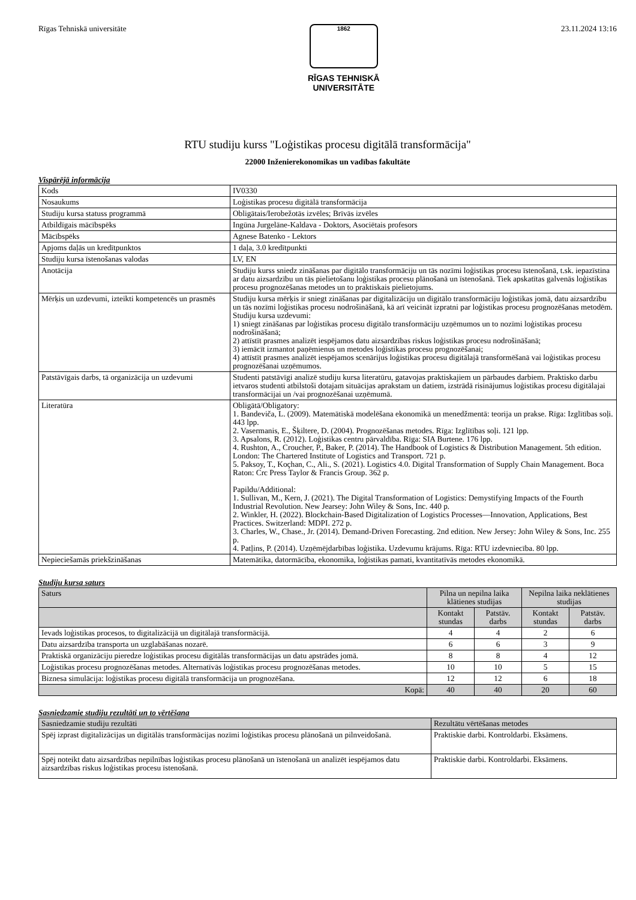Rīgas Tehniskā universitāte
1862
RĪGAS TEHNISKĀ
UNIVERSITĀTE
23.11.2024 13:16
RTU studiju kurss "Loģistikas procesu digitālā transformācija"
22000 Inženierekonomikas un vadības fakultāte
Vispārējā informācija
| Kods | IV0330 |
| Nosaukums | Loģistikas procesu digitālā transformācija |
| Studiju kursa statuss programmā | Obligātais/Ierobežotās izvēles; Brīvās izvēles |
| Atbildīgais mācībspēks | Ingūna Jurgelāne-Kaldava - Doktors, Asociētais profesors |
| Mācībspēks | Agnese Batenko - Lektors |
| Apjoms daļās un kredītpunktos | 1 daļa, 3.0 kredītpunkti |
| Studiju kursa īstenošanas valodas | LV, EN |
| Anotācija | Studiju kurss sniedz zināšanas par digitālo transformāciju un tās nozīmi loģistikas procesu īstenošanā, t.sk. iepazīstina ar datu aizsardzību un tās pielietošanu loģistikas procesu plānošanā un īstenošanā. Tiek apskatītas galvenās loģistikas procesu prognozēšanas metodes un to praktiskais pielietojums. |
| Mērķis un uzdevumi, izteikti kompetencēs un prasmēs | Studiju kursa mērķis ir sniegt zināšanas par digitalizāciju un digitālo transformāciju loģistikas jomā, datu aizsardzību un tās nozīmi loģistikas procesu nodrošināšanā, kā arī veicināt izpratni par loģistikas procesu prognozēšanas metodēm. Studiju kursa uzdevumi: 1) sniegt zināšanas par loģistikas procesu digitālo transformāciju uzņēmumos un to nozīmi loģistikas procesu nodrošināšanā; 2) attīstīt prasmes analizēt iespējamos datu aizsardzības riskus loģistikas procesu nodrošināšanā; 3) iemācīt izmantot paņēmienus un metodes loģistikas procesu prognozēšanai; 4) attīstīt prasmes analizēt iespējamos scenārijus loģistikas procesu digitālajā transformēšanā vai loģistikas procesu prognozēšanai uzņēmumos. |
| Patstāvīgais darbs, tā organizācija un uzdevumi | Studenti patstāvīgi analizē studiju kursa literatūru, gatavojas praktiskajiem un pārbaudes darbiem. Praktisko darbu ietvaros studenti atbilstoši dotajam situācijas aprakstam un datiem, izstrādā risinājumus loģistikas procesu digitālajai transformācijai un /vai prognozēšanai uzņēmumā. |
| Literatūra | Obligātā/Obligatory: 1. Bandeviča, L. (2009). Matemātiskā modelēšana ekonomikā un menedžmentā: teorija un prakse. Rīga: Izglītības soļi. 443 lpp. 2. Vasermanis, E., Šķiltere, D. (2004). Prognozēšanas metodes. Rīga: Izglītības soļi. 121 lpp. 3. Apsalons, R. (2012). Loģistikas centru pārvaldība. Rīga: SIA Burtene. 176 lpp. 4. Rushton, A., Croucher, P., Baker, P. (2014). The Handbook of Logistics & Distribution Management. 5th edition. London: The Chartered Institute of Logistics and Transport. 721 p. 5. Paksoy, T., Koçhan, C., Ali., S. (2021). Logistics 4.0. Digital Transformation of Supply Chain Management. Boca Raton: Crc Press Taylor & Francis Group. 362 p. Papildu/Additional: 1. Sullivan, M., Kern, J. (2021). The Digital Transformation of Logistics: Demystifying Impacts of the Fourth Industrial Revolution. New Jearsey: John Wiley & Sons, Inc. 440 p. 2. Winkler, H. (2022). Blockchain-Based Digitalization of Logistics Processes—Innovation, Applications, Best Practices. Switzerland: MDPI. 272 p. 3. Charles, W., Chase., Jr. (2014). Demand-Driven Forecasting. 2nd edition. New Jersey: John Wiley & Sons, Inc. 255 p. 4. Patļins, P. (2014). Uzņēmējdarbības loģistika. Uzdevumu krājums. Rīga: RTU izdevniecība. 80 lpp. |
| Nepieciešamās priekšzināšanas | Matemātika, datormācība, ekonomika, loģistikas pamati, kvantitatīvās metodes ekonomikā. |
Studiju kursa saturs
| Saturs | Pilna un nepilna laika klātienes studijas | | Nepilna laika neklātienes studijas | |
| --- | --- | --- | --- | --- |
| | Kontakt stundas | Patstāv. darbs | Kontakt stundas | Patstāv. darbs |
| Ievads loģistikas procesos, to digitalizācijā un digitālajā transformācijā. | 4 | 4 | 2 | 6 |
| Datu aizsardzība transporta un uzglabāšanas nozarē. | 6 | 6 | 3 | 9 |
| Praktiskā organizāciju pieredze loģistikas procesu digitālās transformācijas un datu apstrādes jomā. | 8 | 8 | 4 | 12 |
| Loģistikas procesu prognozēšanas metodes. Alternatīvās loģistikas procesu prognozēšanas metodes. | 10 | 10 | 5 | 15 |
| Biznesa simulācija: loģistikas procesu digitālā transformācija un prognozēšana. | 12 | 12 | 6 | 18 |
| Kopā: | 40 | 40 | 20 | 60 |
Sasniedzamie studiju rezultāti un to vērtēšana
| Sasniedzamie studiju rezultāti | Rezultātu vērtēšanas metodes |
| --- | --- |
| Spēj izprast digitalizācijas un digitālās transformācijas nozīmi loģistikas procesu plānošanā un pilnveidošanā. | Praktiskie darbi. Kontroldarbi. Eksāmens. |
| Spēj noteikt datu aizsardzības nepilnības loģistikas procesu plānošanā un īstenošanā un analizēt iespējamos datu aizsardzības riskus loģistikas procesu īstenošanā. | Praktiskie darbi. Kontroldarbi. Eksāmens. |